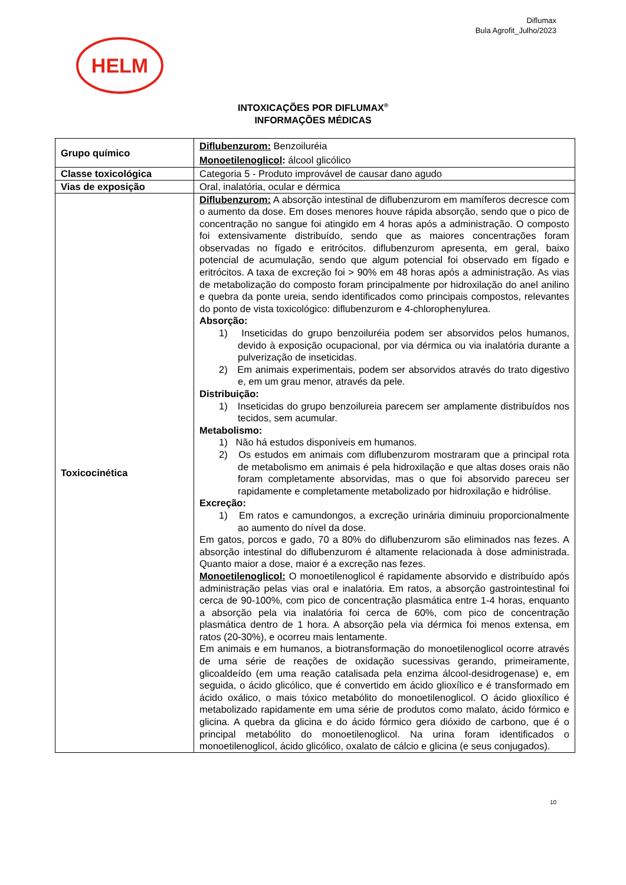Diflumax
Bula Agrofit_Julho/2023
HELM
INTOXICAÇÕES POR DIFLUMAX<sup>®</sup>
INFORMAÇÕES MÉDICAS
| Grupo químico | Diflubenzurom: Benzoiluréia Monoetilenoglicol : álcool glicólico |
| Classe toxicológica | Categoria 5 - Produto improvável de causar dano agudo |
| Vias de exposição | Oral, inalatória, ocular e dérmica |
| Toxicocinética | Diflubenzurom: A absorção intestinal de diflubenzurom em mamíferos decresce com o aumento da dose. Em doses menores houve rápida absorção, sendo que o pico de concentração no sangue foi atingido em 4 horas após a administração. O composto foi extensivamente distribuído, sendo que as maiores concentrações foram observadas no fígado e eritrócitos. diflubenzurom apresenta, em geral, baixo potencial de acumulação, sendo que algum potencial foi observado em fígado e eritrócitos. A taxa de excreção foi > 90% em 48 horas após a administração. As vias de metabolização do composto foram principalmente por hidroxilação do anel anilino e quebra da ponte ureia, sendo identificados como principais compostos, relevantes do ponto de vista toxicológico: diflubenzurom e 4-chlorophenylurea. Absorção: 1) Inseticidas do grupo benzoiluréia podem ser absorvidos pelos humanos, devido à exposição ocupacional, por via dérmica ou via inalatória durante a pulverização de inseticidas. 2) Em animais experimentais, podem ser absorvidos através do trato digestivo e, em um grau menor, através da pele. Distribuição: 1) Inseticidas do grupo benzoilureia parecem ser amplamente distribuídos nos tecidos, sem acumular. Metabolismo: 1) Não há estudos disponíveis em humanos. 2) Os estudos em animais com diflubenzurom mostraram que a principal rota de metabolismo em animais é pela hidroxilação e que altas doses orais não foram completamente absorvidas, mas o que foi absorvido pareceu ser rapidamente e completamente metabolizado por hidroxilação e hidrólise. Excreção: 1) Em ratos e camundongos, a excreção urinária diminuiu proporcionalmente ao aumento do nível da dose. Em gatos, porcos e gado, 70 a 80% do diflubenzurom são eliminados nas fezes. A absorção intestinal do diflubenzurom é altamente relacionada à dose administrada. Quanto maior a dose, maior é a excreção nas fezes. Monoetilenoglicol: O monoetilenoglicol é rapidamente absorvido e distribuído após administração pelas vias oral e inalatória. Em ratos, a absorção gastrointestinal foi cerca de 90-100%, com pico de concentração plasmática entre 1-4 horas, enquanto a absorção pela via inalatória foi cerca de 60%, com pico de concentração plasmática dentro de 1 hora. A absorção pela via dérmica foi menos extensa, em ratos (20-30%), e ocorreu mais lentamente. Em animais e em humanos, a biotransformação do monoetilenoglicol ocorre através de uma série de reações de oxidação sucessivas gerando, primeiramente, glicoaldeído (em uma reação catalisada pela enzima álcool-desidrogenase) e, em seguida, o ácido glicólico, que é convertido em ácido glioxílico e é transformado em ácido oxálico, o mais tóxico metabólito do monoetilenoglicol. O ácido glioxílico é metabolizado rapidamente em uma série de produtos como malato, ácido fórmico e glicina. A quebra da glicina e do ácido fórmico gera dióxido de carbono, que é o principal metabólito do monoetilenoglicol. Na urina foram identificados o monoetilenoglicol, ácido glicólico, oxalato de cálcio e glicina (e seus conjugados). |
10